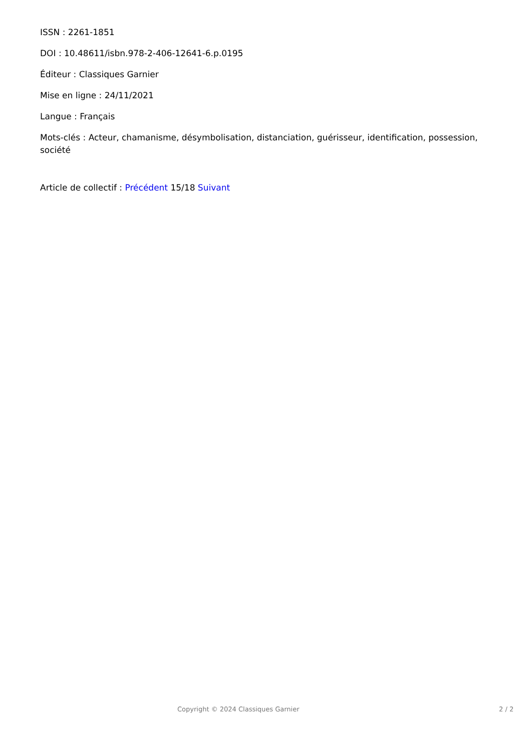ISSN : 2261-1851
DOI : 10.48611/isbn.978-2-406-12641-6.p.0195
Éditeur : Classiques Garnier
Mise en ligne : 24/11/2021
Langue : Français
Mots-clés : Acteur, chamanisme, désymbolisation, distanciation, guérisseur, identification, possession, société
Article de collectif : Précédent 15/18 Suivant
Copyright © 2024 Classiques Garnier 2 / 2